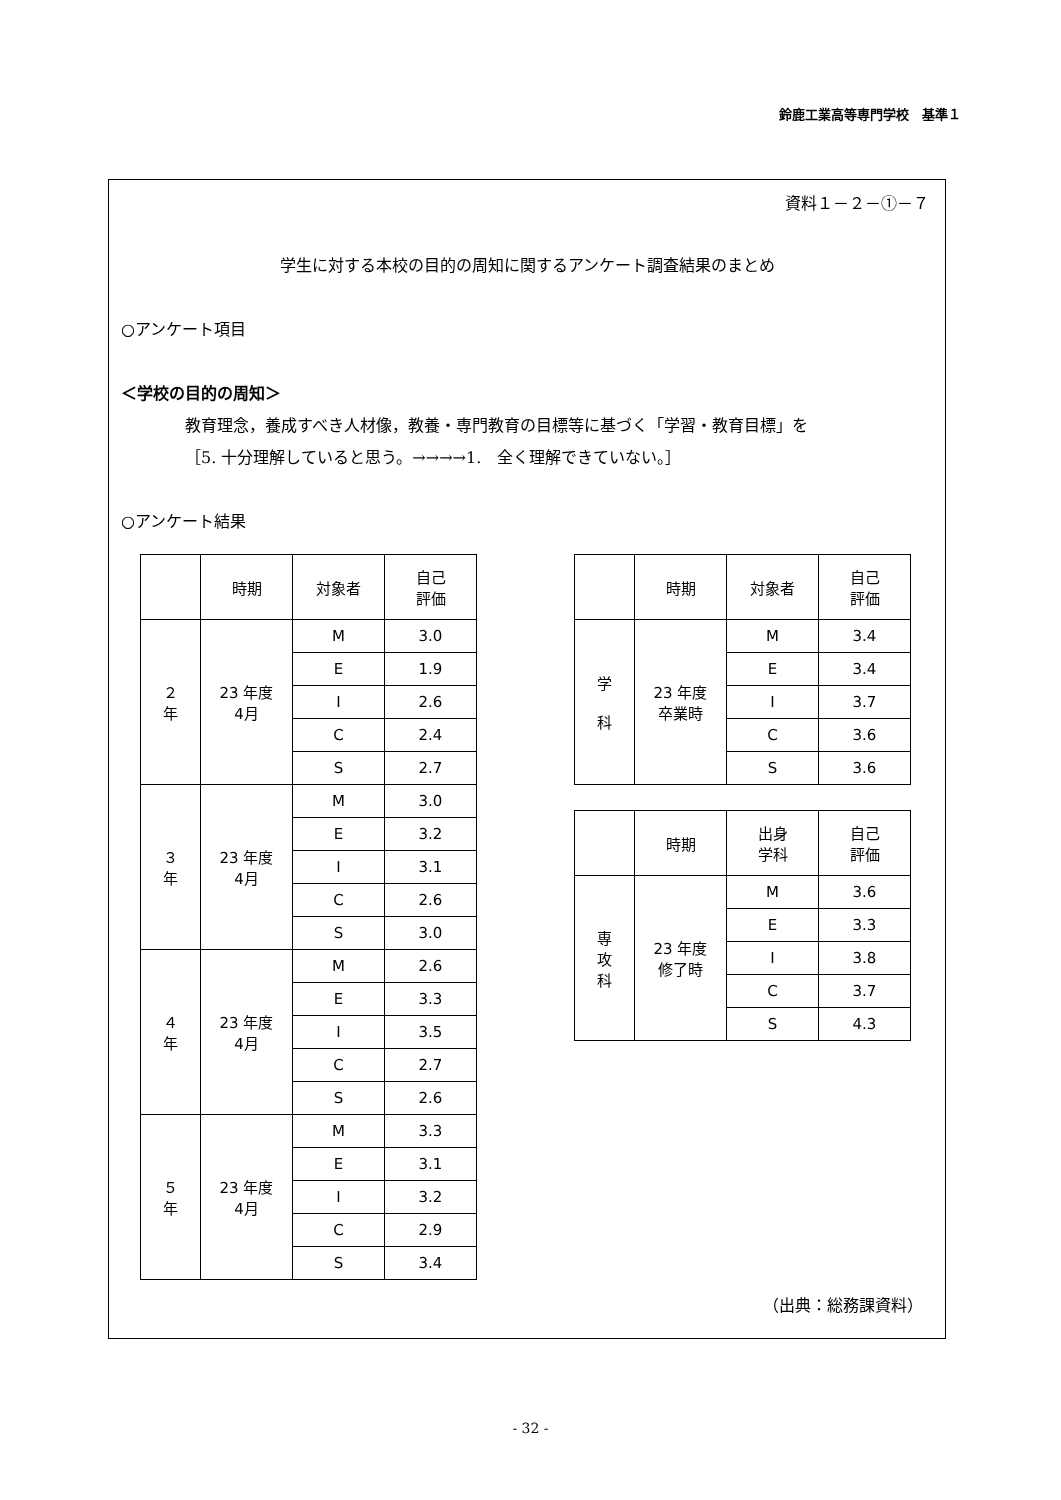鈴鹿工業高等専門学校　基準１
資料１－２－①－７
学生に対する本校の目的の周知に関するアンケート調査結果のまとめ
○アンケート項目
＜学校の目的の周知＞
教育理念，養成すべき人材像，教養・専門教育の目標等に基づく「学習・教育目標」を
［5. 十分理解していると思う。→→→→1.　全く理解できていない。］
○アンケート結果
| | 時期 | 対象者 | 自己 評価 |
| --- | --- | --- | --- |
| ２ 年 | 23 年度 4月 | M | 3.0 |
| | | E | 1.9 |
| | | I | 2.6 |
| | | C | 2.4 |
| | | S | 2.7 |
| ３ 年 | 23 年度 4月 | M | 3.0 |
| | | E | 3.2 |
| | | I | 3.1 |
| | | C | 2.6 |
| | | S | 3.0 |
| ４ 年 | 23 年度 4月 | M | 2.6 |
| | | E | 3.3 |
| | | I | 3.5 |
| | | C | 2.7 |
| | | S | 2.6 |
| ５ 年 | 23 年度 4月 | M | 3.3 |
| | | E | 3.1 |
| | | I | 3.2 |
| | | C | 2.9 |
| | | S | 3.4 |
| | 時期 | 対象者 | 自己 評価 |
| --- | --- | --- | --- |
| 学 科 | 23 年度 卒業時 | M | 3.4 |
| | | E | 3.4 |
| | | I | 3.7 |
| | | C | 3.6 |
| | | S | 3.6 |
| | 時期 | 出身 学科 | 自己 評価 |
| --- | --- | --- | --- |
| 専 攻 科 | 23 年度 修了時 | M | 3.6 |
| | | E | 3.3 |
| | | I | 3.8 |
| | | C | 3.7 |
| | | S | 4.3 |
（出典：総務課資料）
- 32 -